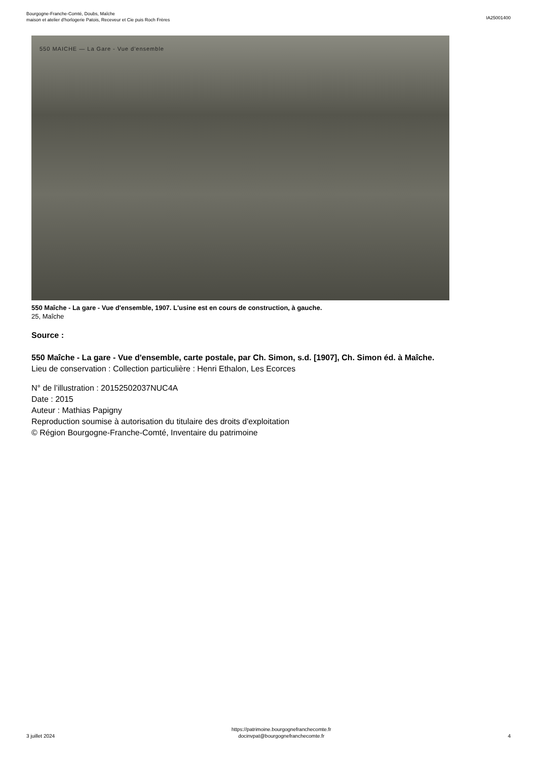Bourgogne-Franche-Comté, Doubs, Maîche
maison et atelier d'horlogerie Patois, Receveur et Cie puis Roch Frères
IA25001400
550 MAICHE — La Gare - Vue d'ensemble
550 Maîche - La gare - Vue d'ensemble, 1907. L'usine est en cours de construction, à gauche.
25, Maîche
Source :
550 Maîche - La gare - Vue d'ensemble, carte postale, par Ch. Simon, s.d. [1907], Ch. Simon éd. à Maîche.
Lieu de conservation : Collection particulière : Henri Ethalon, Les Ecorces
N° de l’illustration : 20152502037NUC4A
Date : 2015
Auteur : Mathias Papigny
Reproduction soumise à autorisation du titulaire des droits d'exploitation
© Région Bourgogne-Franche-Comté, Inventaire du patrimoine
3 juillet 2024
https://patrimoine.bourgognefranchecomte.fr
docinvpat@bourgognefranchecomte.fr
4